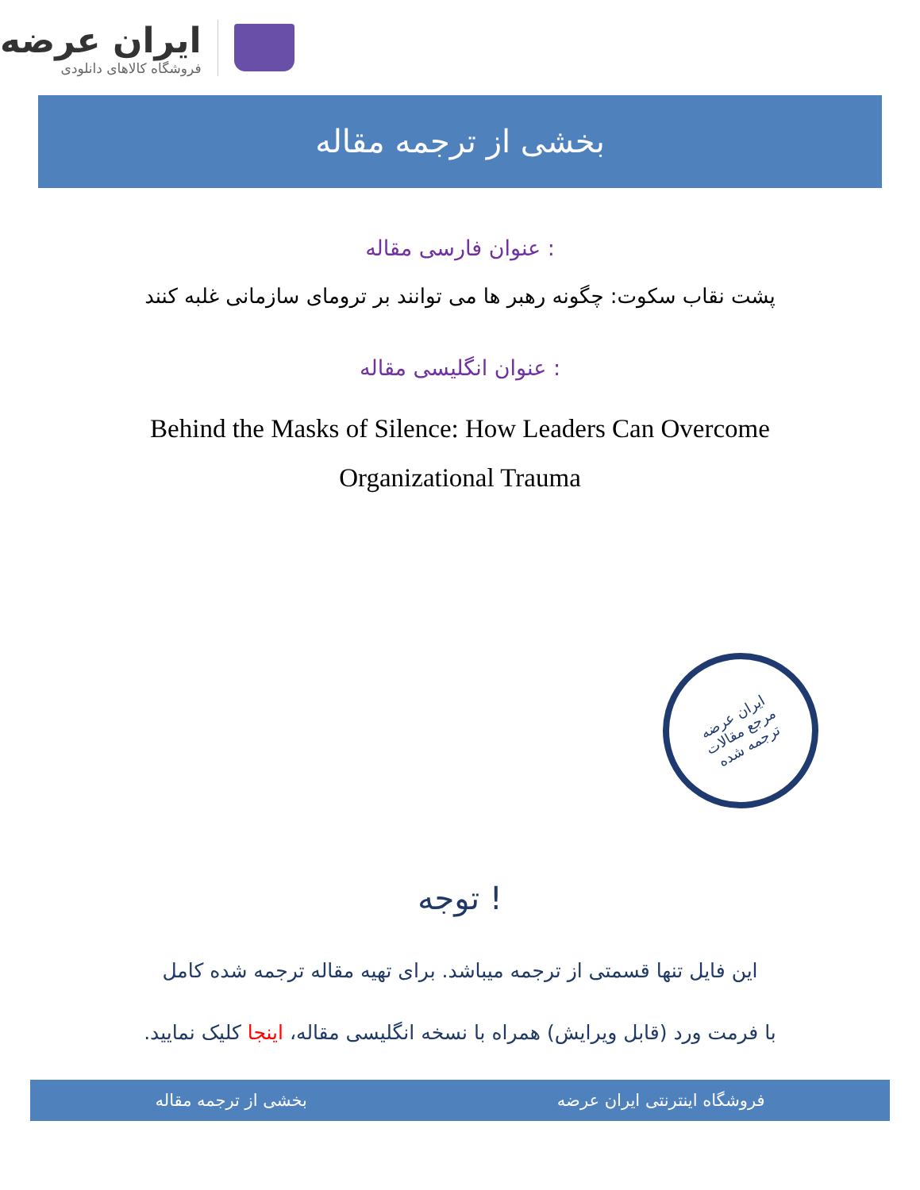ایران عرضه
فروشگاه کالاهای دانلودی
بخشی از ترجمه مقاله
عنوان فارسی مقاله :
پشت نقاب سکوت: چگونه رهبر ها می توانند بر ترومای سازمانی غلبه کنند
عنوان انگلیسی مقاله :
Behind the Masks of Silence: How Leaders Can Overcome Organizational Trauma
ایران عرضه
مرجع مقالات
ترجمه شده
توجه !
این فایل تنها قسمتی از ترجمه میباشد. برای تهیه مقاله ترجمه شده کامل
با فرمت ورد (قابل ویرایش) همراه با نسخه انگلیسی مقاله، اینجا کلیک نمایید.
فروشگاه اینترنتی ایران عرضه بخشی از ترجمه مقاله